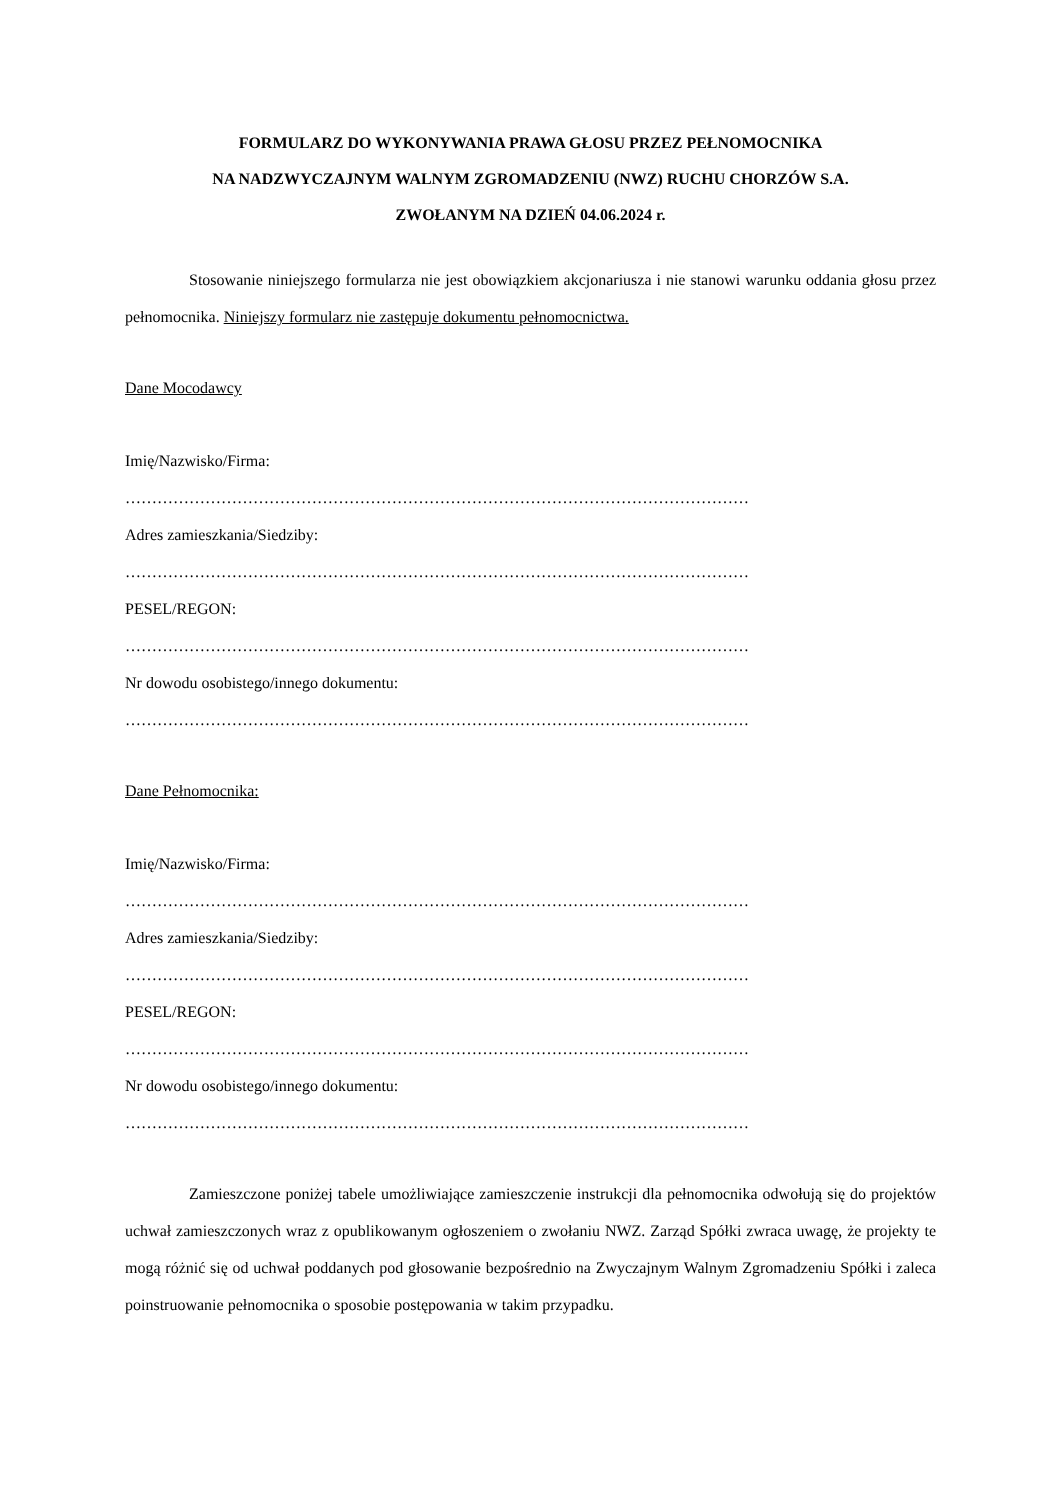FORMULARZ DO WYKONYWANIA PRAWA GŁOSU PRZEZ PEŁNOMOCNIKA
NA NADZWYCZAJNYM WALNYM ZGROMADZENIU (NWZ) RUCHU CHORZÓW S.A.
ZWOŁANYM NA DZIEŃ 04.06.2024 r.
Stosowanie niniejszego formularza nie jest obowiązkiem akcjonariusza i nie stanowi warunku oddania głosu przez pełnomocnika. Niniejszy formularz nie zastępuje dokumentu pełnomocnictwa.
Dane Mocodawcy
Imię/Nazwisko/Firma:
………………………………………………………………………………………………………
Adres zamieszkania/Siedziby:
………………………………………………………………………………………………………
PESEL/REGON:
………………………………………………………………………………………………………
Nr dowodu osobistego/innego dokumentu:
………………………………………………………………………………………………………
Dane Pełnomocnika:
Imię/Nazwisko/Firma:
………………………………………………………………………………………………………
Adres zamieszkania/Siedziby:
………………………………………………………………………………………………………
PESEL/REGON:
………………………………………………………………………………………………………
Nr dowodu osobistego/innego dokumentu:
………………………………………………………………………………………………………
Zamieszczone poniżej tabele umożliwiające zamieszczenie instrukcji dla pełnomocnika odwołują się do projektów uchwał zamieszczonych wraz z opublikowanym ogłoszeniem o zwołaniu NWZ. Zarząd Spółki zwraca uwagę, że projekty te mogą różnić się od uchwał poddanych pod głosowanie bezpośrednio na Zwyczajnym Walnym Zgromadzeniu Spółki i zaleca poinstruowanie pełnomocnika o sposobie postępowania w takim przypadku.